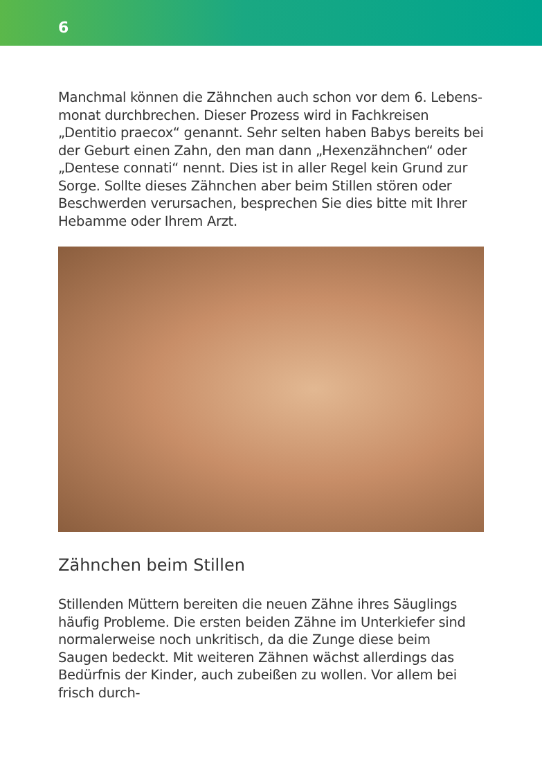6
Manchmal können die Zähnchen auch schon vor dem 6. Lebens­monat durchbrechen. Dieser Prozess wird in Fachkreisen „Dentitio praecox“ genannt. Sehr selten haben Babys bereits bei der Geburt einen Zahn, den man dann „Hexenzähnchen“ oder „Dentese connati“ nennt. Dies ist in aller Regel kein Grund zur Sorge. Sollte dieses Zähnchen aber beim Stillen stören oder Beschwerden verursachen, besprechen Sie dies bitte mit Ihrer Hebamme oder Ihrem Arzt.
Zähnchen beim Stillen
Stillenden Müttern bereiten die neuen Zähne ihres Säuglings häufig Probleme. Die ersten beiden Zähne im Unterkiefer sind normalerweise noch unkritisch, da die Zunge diese beim Saugen bedeckt. Mit weiteren Zähnen wächst allerdings das Bedürfnis der Kinder, auch zubeißen zu wollen. Vor allem bei frisch durch-